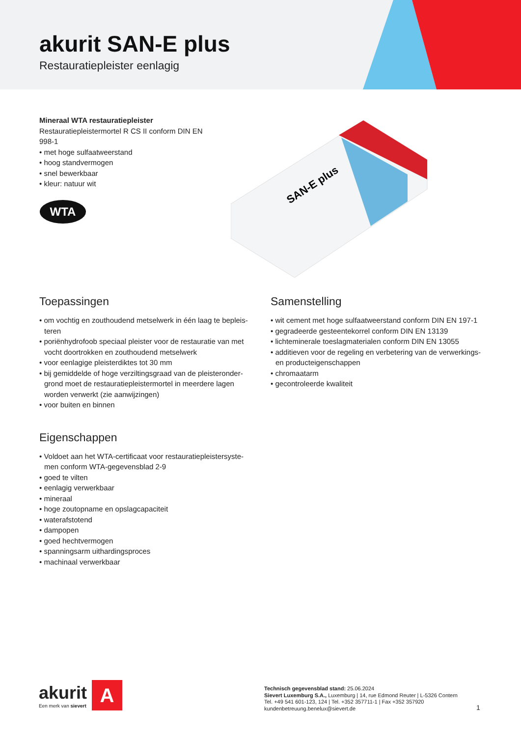akurit SAN-E plus
Restauratiepleister eenlagig
Mineraal WTA restauratiepleister
Restauratiepleistermortel R CS II conform DIN EN 998-1
• met hoge sulfaatweerstand
• hoog standvermogen
• snel bewerkbaar
• kleur: natuur wit
WTA
SAN-E plus
Toepassingen
• om vochtig en zouthoudend metselwerk in één laag te bepleis­teren
• poriënhydrofoob speciaal pleister voor de restauratie van met vocht doortrokken en zouthoudend metselwerk
• voor eenlagige pleisterdiktes tot 30 mm
• bij gemiddelde of hoge verziltingsgraad van de pleisteronder­grond moet de restauratiepleistermortel in meerdere lagen worden verwerkt (zie aanwijzingen)
• voor buiten en binnen
Eigenschappen
• Voldoet aan het WTA-certificaat voor restauratiepleistersyste­men conform WTA-gegevensblad 2-9
• goed te vilten
• eenlagig verwerkbaar
• mineraal
• hoge zoutopname en opslagcapaciteit
• waterafstotend
• dampopen
• goed hechtvermogen
• spanningsarm uithardingsproces
• machinaal verwerkbaar
Samenstelling
• wit cement met hoge sulfaatweerstand conform DIN EN 197-1
• gegradeerde gesteentekorrel conform DIN EN 13139
• lichteminerale toeslagmaterialen conform DIN EN 13055
• additieven voor de regeling en verbetering van de verwerkings- en producteigenschappen
• chromaatarm
• gecontroleerde kwaliteit
akurit
Een merk van sievert
A
Technisch gegevensblad stand: 25.06.2024
Sievert Luxemburg S.A., Luxemburg | 14, rue Edmond Reuter | L-5326 Contern
Tel. +49 541 601-123, 124 | Tel. +352 357711-1 | Fax +352 357920
kundenbetreuung.benelux@sievert.de
1